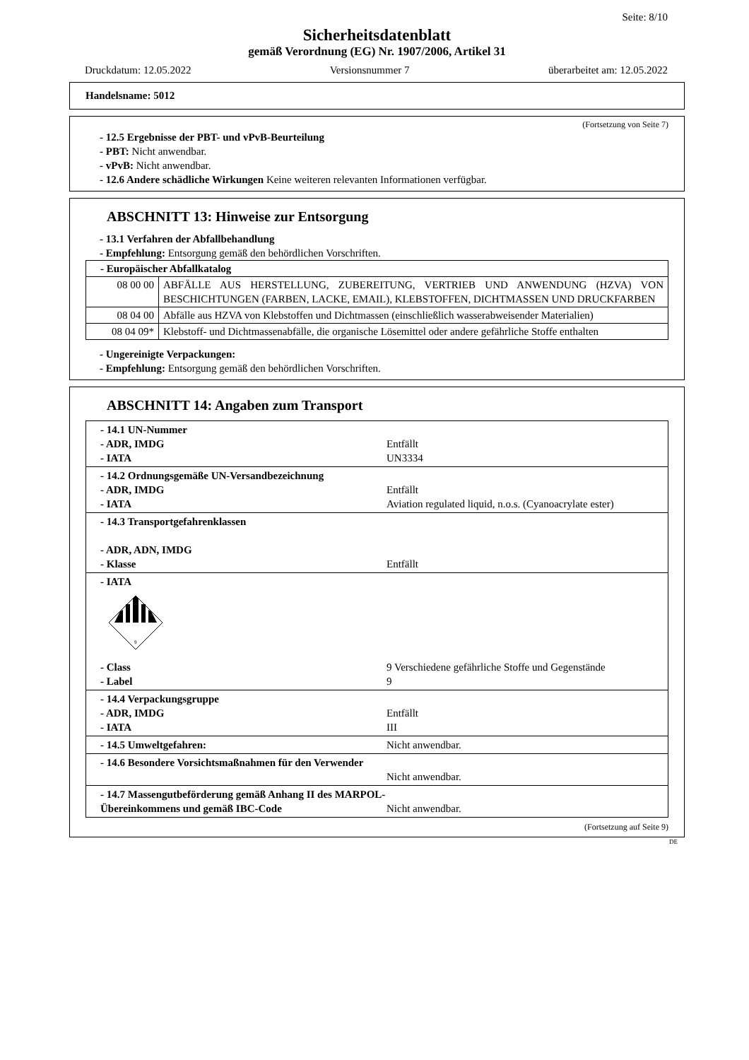Seite: 8/10
Sicherheitsdatenblatt
gemäß Verordnung (EG) Nr. 1907/2006, Artikel 31
Druckdatum: 12.05.2022 Versionsnummer 7 überarbeitet am: 12.05.2022
Handelsname: 5012
(Fortsetzung von Seite 7)
- 12.5 Ergebnisse der PBT- und vPvB-Beurteilung
- PBT: Nicht anwendbar.
- vPvB: Nicht anwendbar.
- 12.6 Andere schädliche Wirkungen Keine weiteren relevanten Informationen verfügbar.
ABSCHNITT 13: Hinweise zur Entsorgung
- 13.1 Verfahren der Abfallbehandlung
- Empfehlung: Entsorgung gemäß den behördlichen Vorschriften.
| - Europäischer Abfallkatalog | |
| 08 00 00 | ABFÄLLE AUS HERSTELLUNG, ZUBEREITUNG, VERTRIEB UND ANWENDUNG (HZVA) VON BESCHICHTUNGEN (FARBEN, LACKE, EMAIL), KLEBSTOFFEN, DICHTMASSEN UND DRUCKFARBEN |
| 08 04 00 | Abfälle aus HZVA von Klebstoffen und Dichtmassen (einschließlich wasserabweisender Materialien) |
| 08 04 09* | Klebstoff- und Dichtmassenabfälle, die organische Lösemittel oder andere gefährliche Stoffe enthalten |
- Ungereinigte Verpackungen:
- Empfehlung: Entsorgung gemäß den behördlichen Vorschriften.
ABSCHNITT 14: Angaben zum Transport
| - 14.1 UN-Nummer - ADR, IMDG Entfällt - IATA UN3334 |
| - 14.2 Ordnungsgemäße UN-Versandbezeichnung - ADR, IMDG Entfällt - IATA Aviation regulated liquid, n.o.s. (Cyanoacrylate ester) |
| - 14.3 Transportgefahrenklassen - ADR, ADN, IMDG - Klasse Entfällt |
| - IATA 9 - Class 9 Verschiedene gefährliche Stoffe und Gegenstände - Label 9 |
| - 14.4 Verpackungsgruppe - ADR, IMDG Entfällt - IATA III |
| - 14.5 Umweltgefahren: Nicht anwendbar. |
| - 14.6 Besondere Vorsichtsmaßnahmen für den Verwender Nicht anwendbar. |
| - 14.7 Massengutbeförderung gemäß Anhang II des MARPOL-Übereinkommens und gemäß IBC-Code Nicht anwendbar. |
(Fortsetzung auf Seite 9)
DE